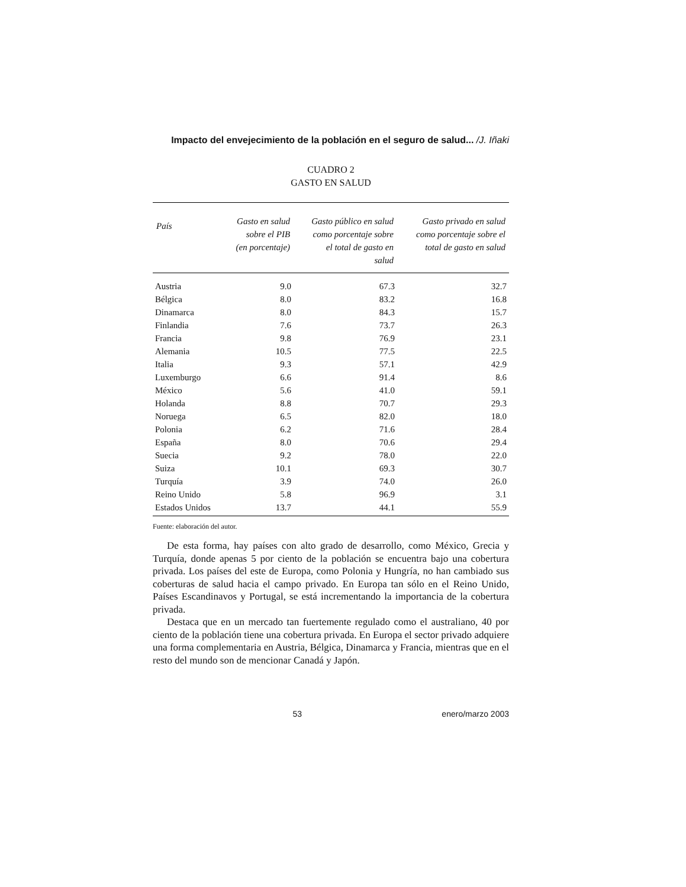Impacto del envejecimiento de la población en el seguro de salud... /J. Iñaki
CUADRO 2
GASTO EN SALUD
| País | Gasto en salud sobre el PIB (en porcentaje) | Gasto público en salud como porcentaje sobre el total de gasto en salud | Gasto privado en salud como porcentaje sobre el total de gasto en salud |
| --- | --- | --- | --- |
| Austria | 9.0 | 67.3 | 32.7 |
| Bélgica | 8.0 | 83.2 | 16.8 |
| Dinamarca | 8.0 | 84.3 | 15.7 |
| Finlandia | 7.6 | 73.7 | 26.3 |
| Francia | 9.8 | 76.9 | 23.1 |
| Alemania | 10.5 | 77.5 | 22.5 |
| Italia | 9.3 | 57.1 | 42.9 |
| Luxemburgo | 6.6 | 91.4 | 8.6 |
| México | 5.6 | 41.0 | 59.1 |
| Holanda | 8.8 | 70.7 | 29.3 |
| Noruega | 6.5 | 82.0 | 18.0 |
| Polonia | 6.2 | 71.6 | 28.4 |
| España | 8.0 | 70.6 | 29.4 |
| Suecia | 9.2 | 78.0 | 22.0 |
| Suiza | 10.1 | 69.3 | 30.7 |
| Turquía | 3.9 | 74.0 | 26.0 |
| Reino Unido | 5.8 | 96.9 | 3.1 |
| Estados Unidos | 13.7 | 44.1 | 55.9 |
Fuente: elaboración del autor.
De esta forma, hay países con alto grado de desarrollo, como México, Grecia y Turquía, donde apenas 5 por ciento de la población se encuentra bajo una cobertura privada. Los países del este de Europa, como Polonia y Hungría, no han cambiado sus coberturas de salud hacia el campo privado. En Europa tan sólo en el Reino Unido, Países Escandinavos y Portugal, se está incrementando la importancia de la cobertura privada.
Destaca que en un mercado tan fuertemente regulado como el australiano, 40 por ciento de la población tiene una cobertura privada. En Europa el sector privado adquiere una forma complementaria en Austria, Bélgica, Dinamarca y Francia, mientras que en el resto del mundo son de mencionar Canadá y Japón.
53 enero/marzo 2003